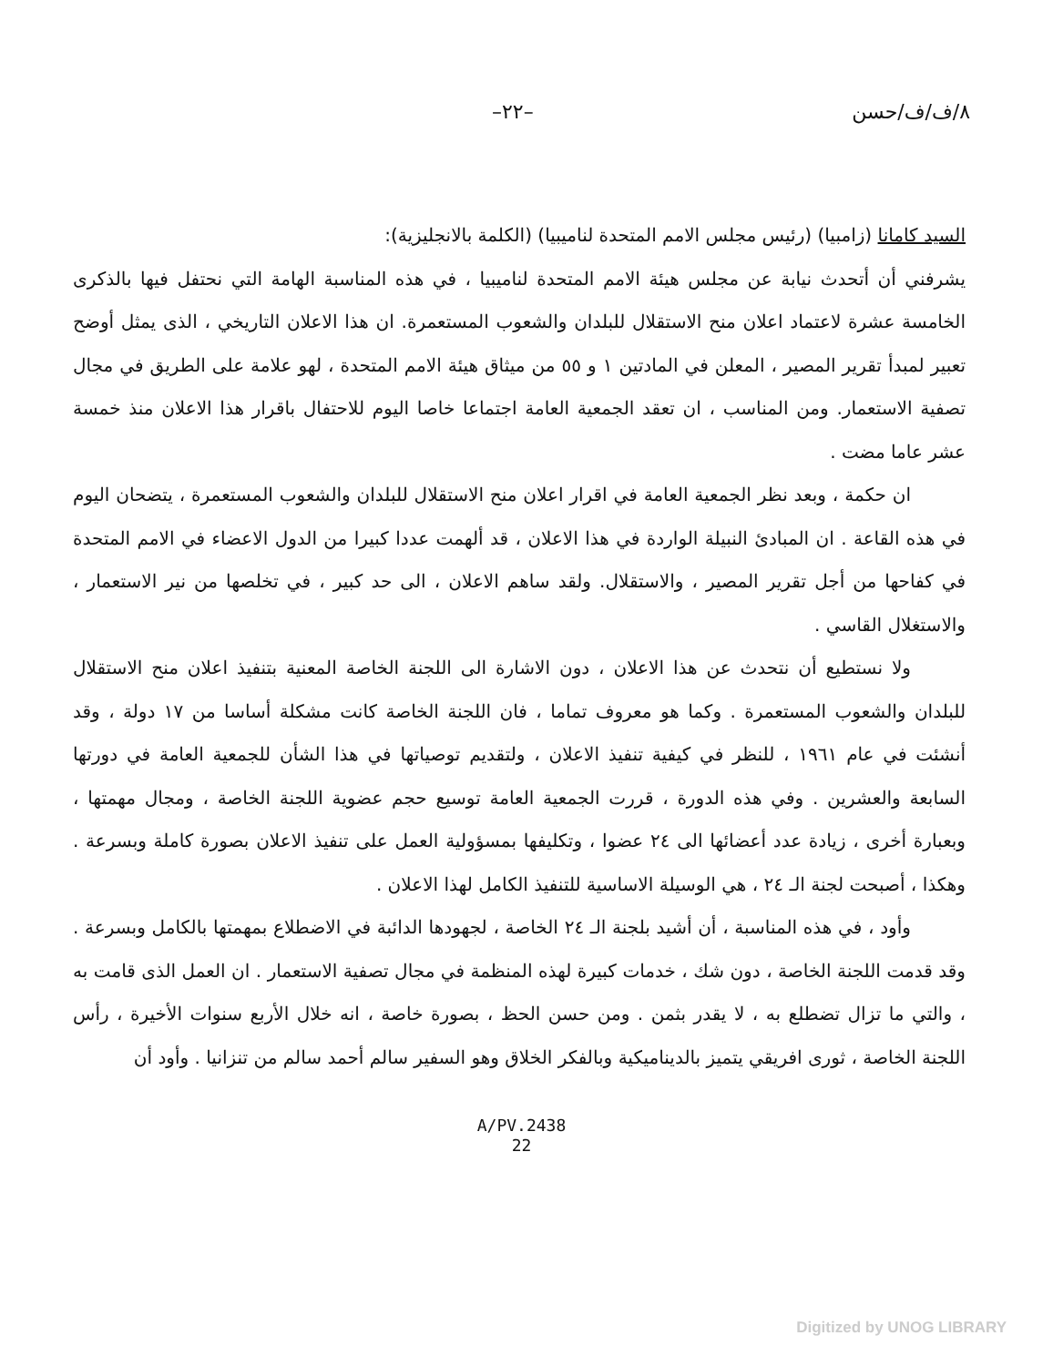٨/ف/ف/حسن –٢٢–
السيد كامانا (زامبيا) (رئيس مجلس الامم المتحدة لناميبيا) (الكلمة بالانجليزية):
يشرفني أن أتحدث نيابة عن مجلس هيئة الامم المتحدة لناميبيا ، في هذه المناسبة الهامة التي نحتفل فيها بالذكرى الخامسة عشرة لاعتماد اعلان منح الاستقلال للبلدان والشعوب المستعمرة. ان هذا الاعلان التاريخي ، الذى يمثل أوضح تعبير لمبدأ تقرير المصير ، المعلن في المادتين ١ و ٥٥ من ميثاق هيئة الامم المتحدة ، لهو علامة على الطريق في مجال تصفية الاستعمار. ومن المناسب ، ان تعقد الجمعية العامة اجتماعا خاصا اليوم للاحتفال باقرار هذا الاعلان منذ خمسة عشر عاما مضت .
ان حكمة ، وبعد نظر الجمعية العامة في اقرار اعلان منح الاستقلال للبلدان والشعوب المستعمرة ، يتضحان اليوم في هذه القاعة . ان المبادئ النبيلة الواردة في هذا الاعلان ، قد ألهمت عددا كبيرا من الدول الاعضاء في الامم المتحدة في كفاحها من أجل تقرير المصير ، والاستقلال. ولقد ساهم الاعلان ، الى حد كبير ، في تخلصها من نير الاستعمار ، والاستغلال القاسي .
ولا نستطيع أن نتحدث عن هذا الاعلان ، دون الاشارة الى اللجنة الخاصة المعنية بتنفيذ اعلان منح الاستقلال للبلدان والشعوب المستعمرة . وكما هو معروف تماما ، فان اللجنة الخاصة كانت مشكلة أساسا من ١٧ دولة ، وقد أنشئت في عام ١٩٦١ ، للنظر في كيفية تنفيذ الاعلان ، ولتقديم توصياتها في هذا الشأن للجمعية العامة في دورتها السابعة والعشرين . وفي هذه الدورة ، قررت الجمعية العامة توسيع حجم عضوية اللجنة الخاصة ، ومجال مهمتها ، وبعبارة أخرى ، زيادة عدد أعضائها الى ٢٤ عضوا ، وتكليفها بمسؤولية العمل على تنفيذ الاعلان بصورة كاملة وبسرعة . وهكذا ، أصبحت لجنة الـ ٢٤ ، هي الوسيلة الاساسية للتنفيذ الكامل لهذا الاعلان .
وأود ، في هذه المناسبة ، أن أشيد بلجنة الـ ٢٤ الخاصة ، لجهودها الدائبة في الاضطلاع بمهمتها بالكامل وبسرعة . وقد قدمت اللجنة الخاصة ، دون شك ، خدمات كبيرة لهذه المنظمة في مجال تصفية الاستعمار . ان العمل الذى قامت به ، والتي ما تزال تضطلع به ، لا يقدر بثمن . ومن حسن الحظ ، بصورة خاصة ، انه خلال الأربع سنوات الأخيرة ، رأس اللجنة الخاصة ، ثورى افريقي يتميز بالديناميكية وبالفكر الخلاق وهو السفير سالم أحمد سالم من تنزانيا . وأود أن
A/PV.2438
22
Digitized by UNOG LIBRARY